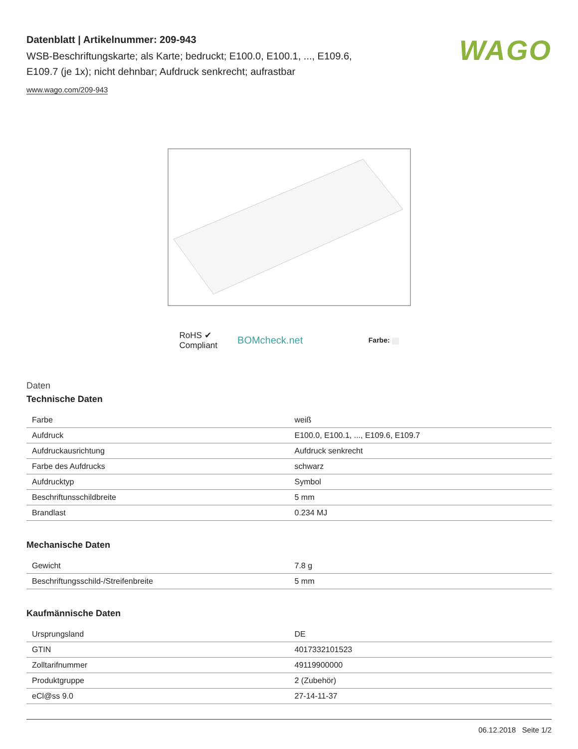Datenblatt | Artikelnummer: 209-943
WSB-Beschriftungskarte; als Karte; bedruckt; E100.0, E100.1, ..., E109.6,
E109.7 (je 1x); nicht dehnbar; Aufdruck senkrecht; aufrastbar
www.wago.com/209-943
WAGO
RoHS ✔
Compliant
BOMcheck.net
Farbe:
Daten
Technische Daten
| Farbe | weiß |
| Aufdruck | E100.0, E100.1, ..., E109.6, E109.7 |
| Aufdruckausrichtung | Aufdruck senkrecht |
| Farbe des Aufdrucks | schwarz |
| Aufdrucktyp | Symbol |
| Beschriftunsschildbreite | 5 mm |
| Brandlast | 0.234 MJ |
Mechanische Daten
| Gewicht | 7.8 g |
| Beschriftungsschild-/Streifenbreite | 5 mm |
Kaufmännische Daten
| Ursprungsland | DE |
| GTIN | 4017332101523 |
| Zolltarifnummer | 49119900000 |
| Produktgruppe | 2 (Zubehör) |
| eCl@ss 9.0 | 27-14-11-37 |
06.12.2018 Seite 1/2